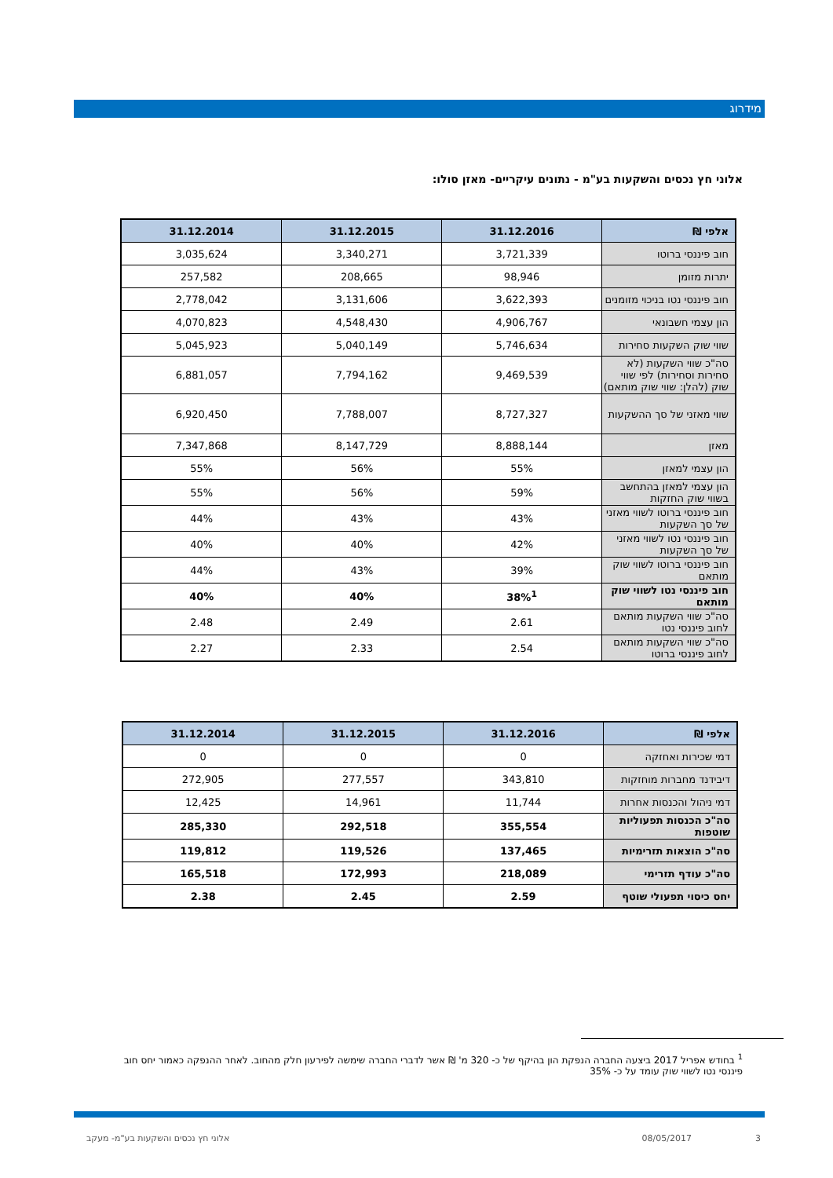מידרוג
אלוני חץ נכסים והשקעות בע"מ - נתונים עיקריים- מאזן סולו:
| אלפי ₪ | 31.12.2016 | 31.12.2015 | 31.12.2014 |
| --- | --- | --- | --- |
| חוב פיננסי ברוטו | 3,721,339 | 3,340,271 | 3,035,624 |
| יתרות מזומן | 98,946 | 208,665 | 257,582 |
| חוב פיננסי נטו בניכוי מזומנים | 3,622,393 | 3,131,606 | 2,778,042 |
| הון עצמי חשבונאי | 4,906,767 | 4,548,430 | 4,070,823 |
| שווי שוק השקעות סחירות | 5,746,634 | 5,040,149 | 5,045,923 |
| סה"כ שווי השקעות (לא סחירות וסחירות) לפי שווי שוק (להלן: שווי שוק מותאם) | 9,469,539 | 7,794,162 | 6,881,057 |
| שווי מאזני של סך ההשקעות | 8,727,327 | 7,788,007 | 6,920,450 |
| מאזן | 8,888,144 | 8,147,729 | 7,347,868 |
| הון עצמי למאזן | 55% | 56% | 55% |
| הון עצמי למאזן בהתחשב בשווי שוק החזקות | 59% | 56% | 55% |
| חוב פיננסי ברוטו לשווי מאזני של סך השקעות | 43% | 43% | 44% |
| חוב פיננסי נטו לשווי מאזני של סך השקעות | 42% | 40% | 40% |
| חוב פיננסי ברוטו לשווי שוק מותאם | 39% | 43% | 44% |
| חוב פיננסי נטו לשווי שוק מותאם | 38%<sup>1</sup> | 40% | 40% |
| סה"כ שווי השקעות מותאם לחוב פיננסי נטו | 2.61 | 2.49 | 2.48 |
| סה"כ שווי השקעות מותאם לחוב פיננסי ברוטו | 2.54 | 2.33 | 2.27 |
| אלפי ₪ | 31.12.2016 | 31.12.2015 | 31.12.2014 |
| --- | --- | --- | --- |
| דמי שכירות ואחזקה | 0 | 0 | 0 |
| דיבידנד מחברות מוחזקות | 343,810 | 277,557 | 272,905 |
| דמי ניהול והכנסות אחרות | 11,744 | 14,961 | 12,425 |
| סה"כ הכנסות תפעוליות שוטפות | 355,554 | 292,518 | 285,330 |
| סה"כ הוצאות תזרימיות | 137,465 | 119,526 | 119,812 |
| סה"כ עודף תזרימי | 218,089 | 172,993 | 165,518 |
| יחס כיסוי תפעולי שוטף | 2.59 | 2.45 | 2.38 |
<sup>1</sup> בחודש אפריל 2017 ביצעה החברה הנפקת הון בהיקף של כ- 320 מ' ₪ אשר לדברי החברה שימשה לפירעון חלק מהחוב. לאחר ההנפקה כאמור יחס חוב פיננסי נטו לשווי שוק עומד על כ- 35%
3 08/05/2017
אלוני חץ נכסים והשקעות בע"מ- מעקב